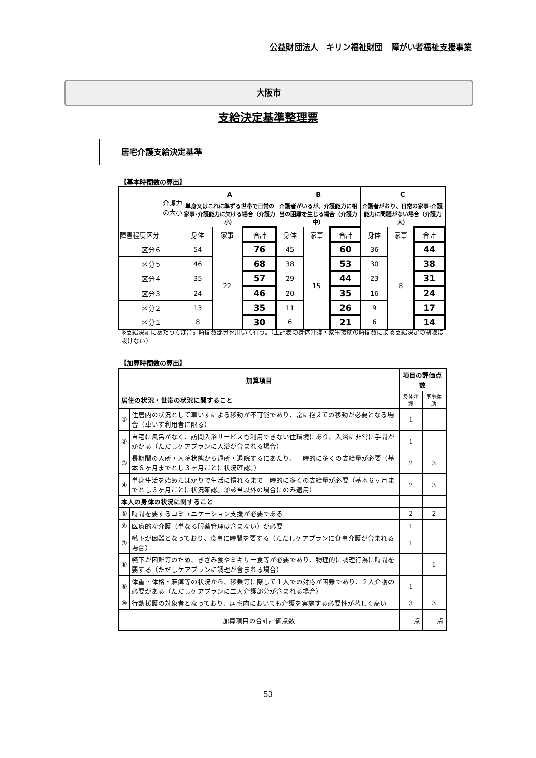公益財団法人　キリン福祉財団　障がい者福祉支援事業
大阪市
支給決定基準整理票
居宅介護支給決定基準
【基本時間数の算出】
| 介護力 の大小 | A | | | B | | | C | | |
| --- | --- | --- | --- | --- | --- | --- | --- | --- | --- |
| | 単身又はこれに準ずる世帯で日常の家事･介護能力に欠ける場合（介護力小） | | | 介護者がいるが、介護能力に相当の困難を生じる場合（介護力中） | | | 介護者がおり、日常の家事･介護能力に問題がない場合（介護力大） | | |
| 障害程度区分 | 身体 | 家事 | 合計 | 身体 | 家事 | 合計 | 身体 | 家事 | 合計 |
| 区分６ | 54 | 22 | 76 | 45 | 15 | 60 | 36 | 8 | 44 |
| 区分５ | 46 | | 68 | 38 | | 53 | 30 | | 38 |
| 区分４ | 35 | | 57 | 29 | | 44 | 23 | | 31 |
| 区分３ | 24 | | 46 | 20 | | 35 | 16 | | 24 |
| 区分２ | 13 | | 35 | 11 | | 26 | 9 | | 17 |
| 区分１ | 8 | | 30 | 6 | | 21 | 6 | | 14 |
※支給決定にあたっては合計時間数部分を用いて行う。（上記表の身体介護・家事援助の時間数による支給決定の制限は設けない）
【加算時間数の算出】
| 加算項目 | | 項目の評価点数 | |
| 居住の状況・世帯の状況に関すること | | 身体介護 | 家事援助 |
| ① | 住居内の状況として車いすによる移動が不可能であり、常に抱えての移動が必要となる場合（車いす利用者に限る） | 1 | |
| ② | 自宅に風呂がなく、訪問入浴サービスも利用できない住環境にあり、入浴に非常に手間がかかる（ただしケアプランに入浴が含まれる場合） | 1 | |
| ③ | 長期間の入所・入院状態から退所・退院するにあたり、一時的に多くの支給量が必要（基本６ヶ月までとし３ヶ月ごとに状況確認。） | 2 | 3 |
| ④ | 単身生活を始めたばかりで生活に慣れるまで一時的に多くの支給量が必要（基本６ヶ月までとし３ヶ月ごとに状況確認。③該当以外の場合にのみ適用） | 2 | 3 |
| 本人の身体の状況に関すること | | | |
| ⑤ | 時間を要するコミュニケーション支援が必要である | 2 | 2 |
| ⑥ | 医療的な介護（単なる服薬管理は含まない）が必要 | 1 | |
| ⑦ | 嚥下が困難となっており、食事に時間を要する（ただしケアプランに食事介護が含まれる場合） | 1 | |
| ⑧ | 嚥下が困難等のため、きざみ食やミキサー食等が必要であり、物理的に調理行為に時間を要する（ただしケアプランに調理が含まれる場合） | | 1 |
| ⑨ | 体重・体格・麻痺等の状況から、移乗等に際して１人での対応が困難であり、２人介護の必要がある（ただしケアプランに二人介護部分が含まれる場合） | 1 | |
| ⑩ | 行動援護の対象者となっており、居宅内においても介護を実施する必要性が著しく高い | 3 | 3 |
| 加算項目の合計評価点数 | | 点 | 点 |
53